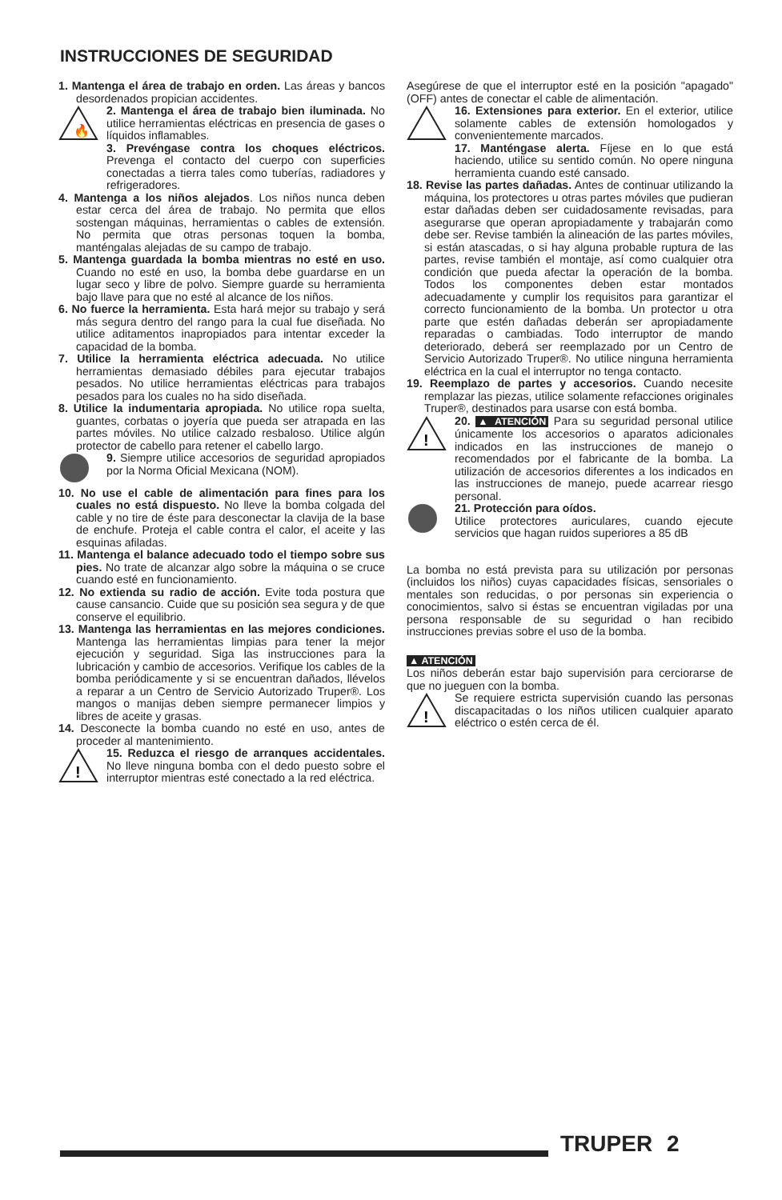INSTRUCCIONES DE SEGURIDAD
1. Mantenga el área de trabajo en orden. Las áreas y bancos desordenados propician accidentes.
🔥
2. Mantenga el área de trabajo bien iluminada. No utilice herramientas eléctricas en presencia de gases o líquidos inflamables.
3. Prevéngase contra los choques eléctricos. Prevenga el contacto del cuerpo con superficies conectadas a tierra tales como tuberías, radiadores y refrigeradores.
4. Mantenga a los niños alejados. Los niños nunca deben estar cerca del área de trabajo. No permita que ellos sostengan máquinas, herramientas o cables de extensión. No permita que otras personas toquen la bomba, manténgalas alejadas de su campo de trabajo.
5. Mantenga guardada la bomba mientras no esté en uso. Cuando no esté en uso, la bomba debe guardarse en un lugar seco y libre de polvo. Siempre guarde su herramienta bajo llave para que no esté al alcance de los niños.
6. No fuerce la herramienta. Esta hará mejor su trabajo y será más segura dentro del rango para la cual fue diseñada. No utilice aditamentos inapropiados para intentar exceder la capacidad de la bomba.
7. Utilice la herramienta eléctrica adecuada. No utilice herramientas demasiado débiles para ejecutar trabajos pesados. No utilice herramientas eléctricas para trabajos pesados para los cuales no ha sido diseñada.
8. Utilice la indumentaria apropiada. No utilice ropa suelta, guantes, corbatas o joyería que pueda ser atrapada en las partes móviles. No utilice calzado resbaloso. Utilice algún protector de cabello para retener el cabello largo.
9. Siempre utilice accesorios de seguridad apropiados por la Norma Oficial Mexicana (NOM).
10. No use el cable de alimentación para fines para los cuales no está dispuesto. No lleve la bomba colgada del cable y no tire de éste para desconectar la clavija de la base de enchufe. Proteja el cable contra el calor, el aceite y las esquinas afiladas.
11. Mantenga el balance adecuado todo el tiempo sobre sus pies. No trate de alcanzar algo sobre la máquina o se cruce cuando esté en funcionamiento.
12. No extienda su radio de acción. Evite toda postura que cause cansancio. Cuide que su posición sea segura y de que conserve el equilibrio.
13. Mantenga las herramientas en las mejores condiciones. Mantenga las herramientas limpias para tener la mejor ejecución y seguridad. Siga las instrucciones para la lubricación y cambio de accesorios. Verifique los cables de la bomba periódicamente y si se encuentran dañados, llévelos a reparar a un Centro de Servicio Autorizado Truper®. Los mangos o manijas deben siempre permanecer limpios y libres de aceite y grasas.
14. Desconecte la bomba cuando no esté en uso, antes de proceder al mantenimiento.
!
15. Reduzca el riesgo de arranques accidentales. No lleve ninguna bomba con el dedo puesto sobre el interruptor mientras esté conectado a la red eléctrica.
Asegúrese de que el interruptor esté en la posición "apagado" (OFF) antes de conectar el cable de alimentación.
16. Extensiones para exterior. En el exterior, utilice solamente cables de extensión homologados y convenientemente marcados.
17. Manténgase alerta. Fíjese en lo que está haciendo, utilice su sentido común. No opere ninguna herramienta cuando esté cansado.
18. Revise las partes dañadas. Antes de continuar utilizando la máquina, los protectores u otras partes móviles que pudieran estar dañadas deben ser cuidadosamente revisadas, para asegurarse que operan apropiadamente y trabajarán como debe ser. Revise también la alineación de las partes móviles, si están atascadas, o si hay alguna probable ruptura de las partes, revise también el montaje, así como cualquier otra condición que pueda afectar la operación de la bomba. Todos los componentes deben estar montados adecuadamente y cumplir los requisitos para garantizar el correcto funcionamiento de la bomba. Un protector u otra parte que estén dañadas deberán ser apropiadamente reparadas o cambiadas. Todo interruptor de mando deteriorado, deberá ser reemplazado por un Centro de Servicio Autorizado Truper®. No utilice ninguna herramienta eléctrica en la cual el interruptor no tenga contacto.
19. Reemplazo de partes y accesorios. Cuando necesite remplazar las piezas, utilice solamente refacciones originales Truper®, destinados para usarse con está bomba.
!
20. ▲ ATENCIÓN Para su seguridad personal utilice únicamente los accesorios o aparatos adicionales indicados en las instrucciones de manejo o recomendados por el fabricante de la bomba. La utilización de accesorios diferentes a los indicados en las instrucciones de manejo, puede acarrear riesgo personal.
21. Protección para oídos.
Utilice protectores auriculares, cuando ejecute servicios que hagan ruidos superiores a 85 dB
La bomba no está prevista para su utilización por personas (incluidos los niños) cuyas capacidades físicas, sensoriales o mentales son reducidas, o por personas sin experiencia o conocimientos, salvo si éstas se encuentran vigiladas por una persona responsable de su seguridad o han recibido instrucciones previas sobre el uso de la bomba.
▲ ATENCIÓN
Los niños deberán estar bajo supervisión para cerciorarse de que no jueguen con la bomba.
!
Se requiere estricta supervisión cuando las personas discapacitadas o los niños utilicen cualquier aparato eléctrico o estén cerca de él.
TRUPER 2